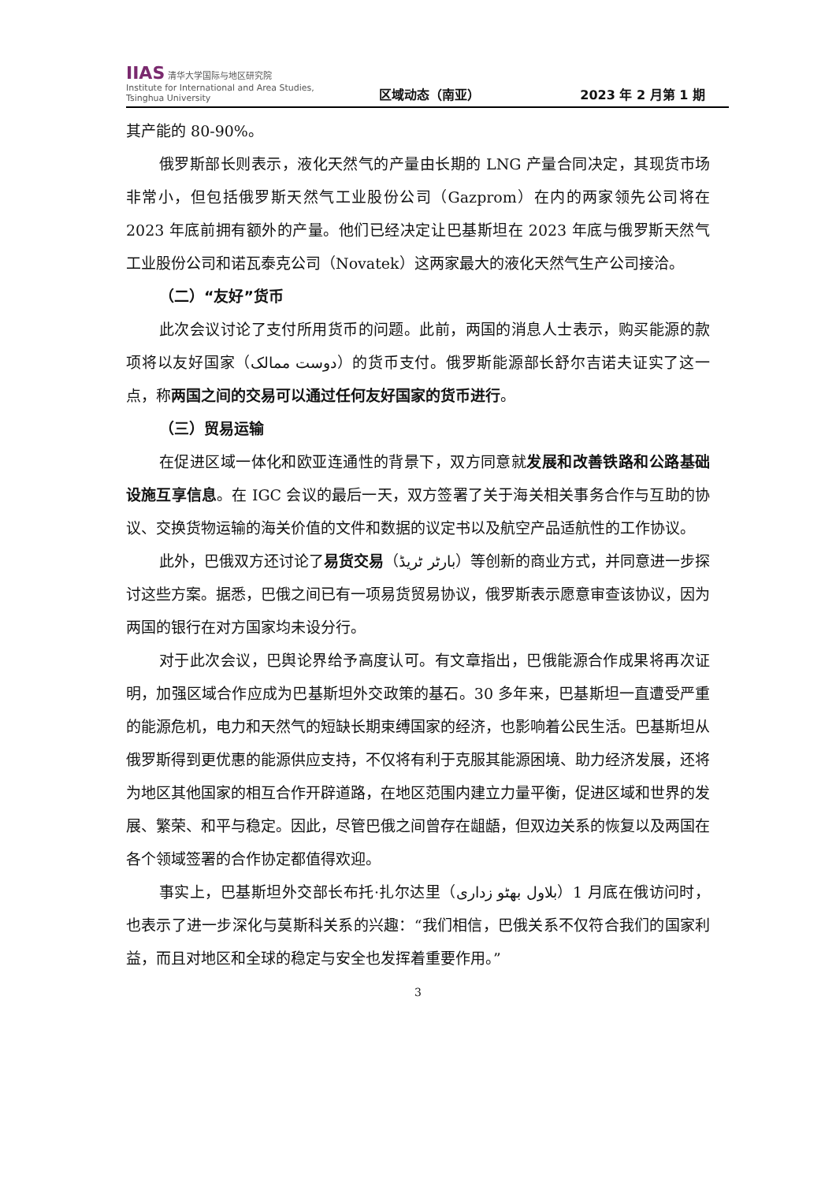IIAS 清华大学国际与地区研究院
Institute for International and Area Studies, Tsinghua University
区域动态（南亚）
2023 年 2 月第 1 期
其产能的 80-90%。
俄罗斯部长则表示，液化天然气的产量由长期的 LNG 产量合同决定，其现货市场非常小，但包括俄罗斯天然气工业股份公司（Gazprom）在内的两家领先公司将在 2023 年底前拥有额外的产量。他们已经决定让巴基斯坦在 2023 年底与俄罗斯天然气工业股份公司和诺瓦泰克公司（Novatek）这两家最大的液化天然气生产公司接洽。
（二）“友好”货币
此次会议讨论了支付所用货币的问题。此前，两国的消息人士表示，购买能源的款项将以友好国家（دوست ممالک）的货币支付。俄罗斯能源部长舒尔吉诺夫证实了这一点，称两国之间的交易可以通过任何友好国家的货币进行。
（三）贸易运输
在促进区域一体化和欧亚连通性的背景下，双方同意就发展和改善铁路和公路基础设施互享信息。在 IGC 会议的最后一天，双方签署了关于海关相关事务合作与互助的协议、交换货物运输的海关价值的文件和数据的议定书以及航空产品适航性的工作协议。
此外，巴俄双方还讨论了易货交易（بارٹر ٹریڈ）等创新的商业方式，并同意进一步探讨这些方案。据悉，巴俄之间已有一项易货贸易协议，俄罗斯表示愿意审查该协议，因为两国的银行在对方国家均未设分行。
对于此次会议，巴舆论界给予高度认可。有文章指出，巴俄能源合作成果将再次证明，加强区域合作应成为巴基斯坦外交政策的基石。30 多年来，巴基斯坦一直遭受严重的能源危机，电力和天然气的短缺长期束缚国家的经济，也影响着公民生活。巴基斯坦从俄罗斯得到更优惠的能源供应支持，不仅将有利于克服其能源困境、助力经济发展，还将为地区其他国家的相互合作开辟道路，在地区范围内建立力量平衡，促进区域和世界的发展、繁荣、和平与稳定。因此，尽管巴俄之间曾存在龃龉，但双边关系的恢复以及两国在各个领域签署的合作协定都值得欢迎。
事实上，巴基斯坦外交部长布托·扎尔达里（بلاول بھٹو زداری）1 月底在俄访问时，也表示了进一步深化与莫斯科关系的兴趣：“我们相信，巴俄关系不仅符合我们的国家利益，而且对地区和全球的稳定与安全也发挥着重要作用。”
3